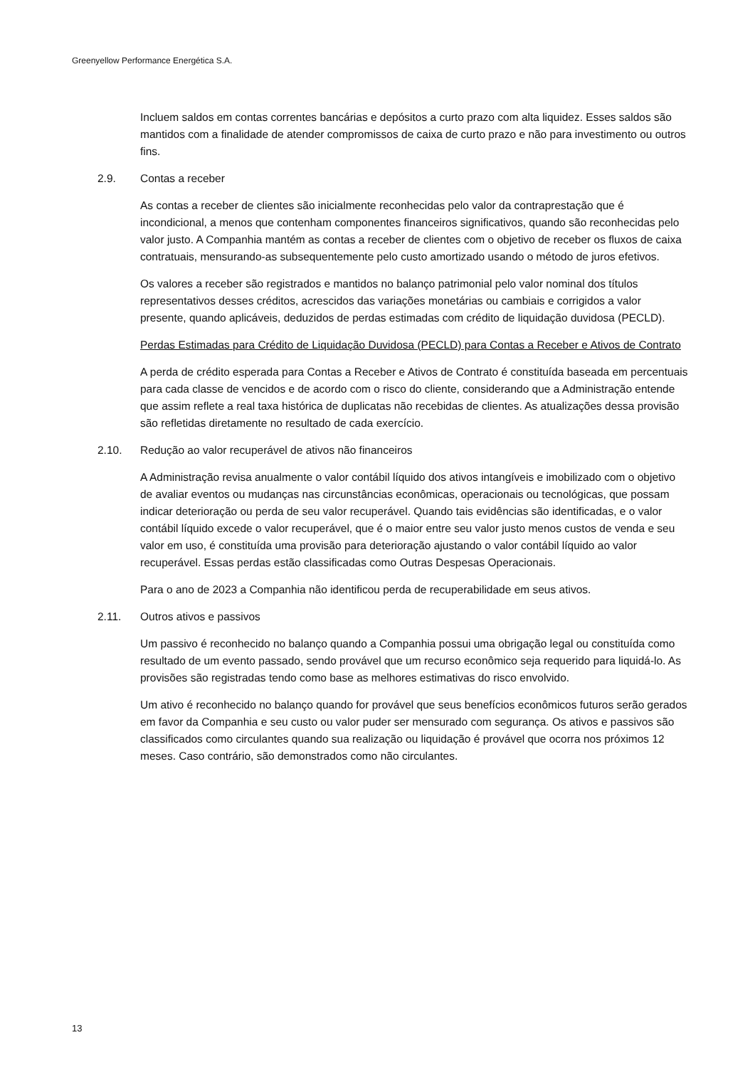Greenyellow Performance Energética S.A.
Incluem saldos em contas correntes bancárias e depósitos a curto prazo com alta liquidez. Esses saldos são mantidos com a finalidade de atender compromissos de caixa de curto prazo e não para investimento ou outros fins.
2.9. Contas a receber
As contas a receber de clientes são inicialmente reconhecidas pelo valor da contraprestação que é incondicional, a menos que contenham componentes financeiros significativos, quando são reconhecidas pelo valor justo. A Companhia mantém as contas a receber de clientes com o objetivo de receber os fluxos de caixa contratuais, mensurando-as subsequentemente pelo custo amortizado usando o método de juros efetivos.
Os valores a receber são registrados e mantidos no balanço patrimonial pelo valor nominal dos títulos representativos desses créditos, acrescidos das variações monetárias ou cambiais e corrigidos a valor presente, quando aplicáveis, deduzidos de perdas estimadas com crédito de liquidação duvidosa (PECLD).
Perdas Estimadas para Crédito de Liquidação Duvidosa (PECLD) para Contas a Receber e Ativos de Contrato
A perda de crédito esperada para Contas a Receber e Ativos de Contrato é constituída baseada em percentuais para cada classe de vencidos e de acordo com o risco do cliente, considerando que a Administração entende que assim reflete a real taxa histórica de duplicatas não recebidas de clientes. As atualizações dessa provisão são refletidas diretamente no resultado de cada exercício.
2.10. Redução ao valor recuperável de ativos não financeiros
A Administração revisa anualmente o valor contábil líquido dos ativos intangíveis e imobilizado com o objetivo de avaliar eventos ou mudanças nas circunstâncias econômicas, operacionais ou tecnológicas, que possam indicar deterioração ou perda de seu valor recuperável. Quando tais evidências são identificadas, e o valor contábil líquido excede o valor recuperável, que é o maior entre seu valor justo menos custos de venda e seu valor em uso, é constituída uma provisão para deterioração ajustando o valor contábil líquido ao valor recuperável. Essas perdas estão classificadas como Outras Despesas Operacionais.
Para o ano de 2023 a Companhia não identificou perda de recuperabilidade em seus ativos.
2.11. Outros ativos e passivos
Um passivo é reconhecido no balanço quando a Companhia possui uma obrigação legal ou constituída como resultado de um evento passado, sendo provável que um recurso econômico seja requerido para liquidá-lo. As provisões são registradas tendo como base as melhores estimativas do risco envolvido.
Um ativo é reconhecido no balanço quando for provável que seus benefícios econômicos futuros serão gerados em favor da Companhia e seu custo ou valor puder ser mensurado com segurança. Os ativos e passivos são classificados como circulantes quando sua realização ou liquidação é provável que ocorra nos próximos 12 meses. Caso contrário, são demonstrados como não circulantes.
13